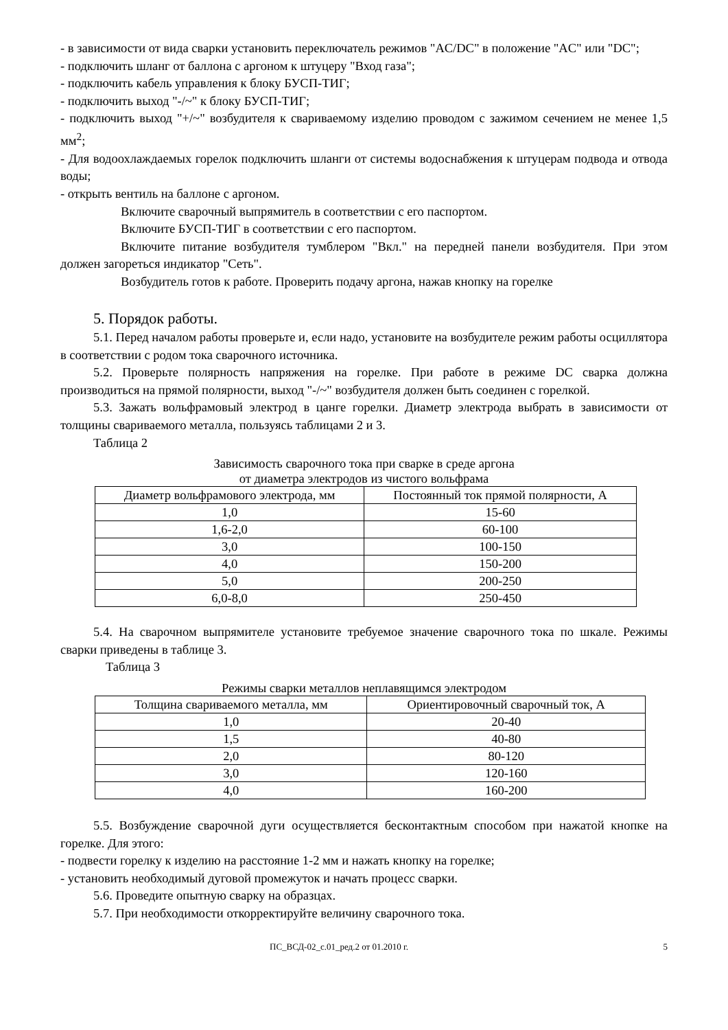- в зависимости от вида сварки установить переключатель режимов "AC/DC" в положение "AC" или "DC";
- подключить шланг от баллона с аргоном к штуцеру "Вход газа";
- подключить кабель управления к блоку БУСП-ТИГ;
- подключить выход "-/~" к блоку БУСП-ТИГ;
- подключить выход "+/~" возбудителя к свариваемому изделию проводом с зажимом сечением не менее 1,5 мм<sup>2</sup>;
- Для водоохлаждаемых горелок подключить шланги от системы водоснабжения к штуцерам подвода и отвода воды;
- открыть вентиль на баллоне с аргоном.
Включите сварочный выпрямитель в соответствии с его паспортом.
Включите БУСП-ТИГ в соответствии с его паспортом.
Включите питание возбудителя тумблером "Вкл." на передней панели возбудителя. При этом должен загореться индикатор "Сеть".
Возбудитель готов к работе. Проверить подачу аргона, нажав кнопку на горелке
5. Порядок работы.
5.1. Перед началом работы проверьте и, если надо, установите на возбудителе режим работы осциллятора в соответствии с родом тока сварочного источника.
5.2. Проверьте полярность напряжения на горелке. При работе в режиме DC сварка должна производиться на прямой полярности, выход "-/~" возбудителя должен быть соединен с горелкой.
5.3. Зажать вольфрамовый электрод в цанге горелки. Диаметр электрода выбрать в зависимости от толщины свариваемого металла, пользуясь таблицами 2 и 3.
Таблица 2
Зависимость сварочного тока при сварке в среде аргона
от диаметра электродов из чистого вольфрама
| Диаметр вольфрамового электрода, мм | Постоянный ток прямой полярности, А |
| --- | --- |
| 1,0 | 15-60 |
| 1,6-2,0 | 60-100 |
| 3,0 | 100-150 |
| 4,0 | 150-200 |
| 5,0 | 200-250 |
| 6,0-8,0 | 250-450 |
5.4. На сварочном выпрямителе установите требуемое значение сварочного тока по шкале. Режимы сварки приведены в таблице 3.
Таблица 3
Режимы сварки металлов неплавящимся электродом
| Толщина свариваемого металла, мм | Ориентировочный сварочный ток, А |
| --- | --- |
| 1,0 | 20-40 |
| 1,5 | 40-80 |
| 2,0 | 80-120 |
| 3,0 | 120-160 |
| 4,0 | 160-200 |
5.5. Возбуждение сварочной дуги осуществляется бесконтактным способом при нажатой кнопке на горелке. Для этого:
- подвести горелку к изделию на расстояние 1-2 мм и нажать кнопку на горелке;
- установить необходимый дуговой промежуток и начать процесс сварки.
5.6. Проведите опытную сварку на образцах.
5.7. При необходимости откорректируйте величину сварочного тока.
ПС_ВСД-02_с.01_ред.2 от 01.2010 г. 5